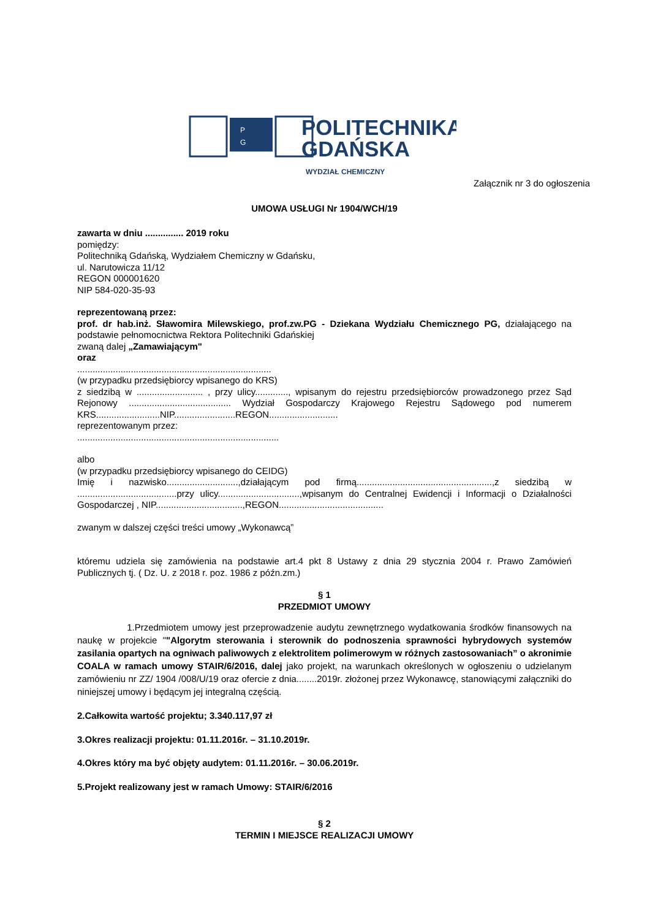P
G
POLITECHNIKA
GDAŃSKA
WYDZIAŁ CHEMICZNY
Załącznik nr 3 do ogłoszenia
UMOWA USŁUGI Nr 1904/WCH/19
zawarta w dniu ............... 2019 roku
pomiędzy:
Politechniką Gdańską, Wydziałem Chemiczny w Gdańsku,
ul. Narutowicza 11/12
REGON 000001620
NIP 584-020-35-93
reprezentowaną przez:
prof. dr hab.inż. Sławomira Milewskiego, prof.zw.PG - Dziekana Wydziału Chemicznego PG, działającego na podstawie pełnomocnictwa Rektora Politechniki Gdańskiej
zwaną dalej „Zamawiającym"
oraz
............................................................................
(w przypadku przedsiębiorcy wpisanego do KRS)
z siedzibą w .......................... , przy ulicy............., wpisanym do rejestru przedsiębiorców prowadzonego przez Sąd Rejonowy ........................................ Wydział Gospodarczy Krajowego Rejestru Sądowego pod numerem KRS.........................NIP........................REGON...........................
reprezentowanym przez:
...............................................................................
albo
(w przypadku przedsiębiorcy wpisanego do CEIDG)
Imię i nazwisko............................,działającym pod firmą.....................................................,z siedzibą w .......................................przy ulicy................................,wpisanym do Centralnej Ewidencji i Informacji o Działalności Gospodarczej , NIP..................................,REGON.........................................
zwanym w dalszej części treści umowy „Wykonawcą”
któremu udziela się zamówienia na podstawie art.4 pkt 8 Ustawy z dnia 29 stycznia 2004 r. Prawo Zamówień Publicznych tj. ( Dz. U. z 2018 r. poz. 1986 z późn.zm.)
§ 1
PRZEDMIOT UMOWY
1.Przedmiotem umowy jest przeprowadzenie audytu zewnętrznego wydatkowania środków finansowych na naukę w projekcie ""Algorytm sterowania i sterownik do podnoszenia sprawności hybrydowych systemów zasilania opartych na ogniwach paliwowych z elektrolitem polimerowym w różnych zastosowaniach” o akronimie COALA w ramach umowy STAIR/6/2016, dalej jako projekt, na warunkach określonych w ogłoszeniu o udzielanym zamówieniu nr ZZ/ 1904 /008/U/19 oraz ofercie z dnia........2019r. złożonej przez Wykonawcę, stanowiącymi załączniki do niniejszej umowy i będącym jej integralną częścią.
2.Całkowita wartość projektu; 3.340.117,97 zł
3.Okres realizacji projektu: 01.11.2016r. – 31.10.2019r.
4.Okres który ma być objęty audytem: 01.11.2016r. – 30.06.2019r.
5.Projekt realizowany jest w ramach Umowy: STAIR/6/2016
§ 2
TERMIN I MIEJSCE REALIZACJI UMOWY